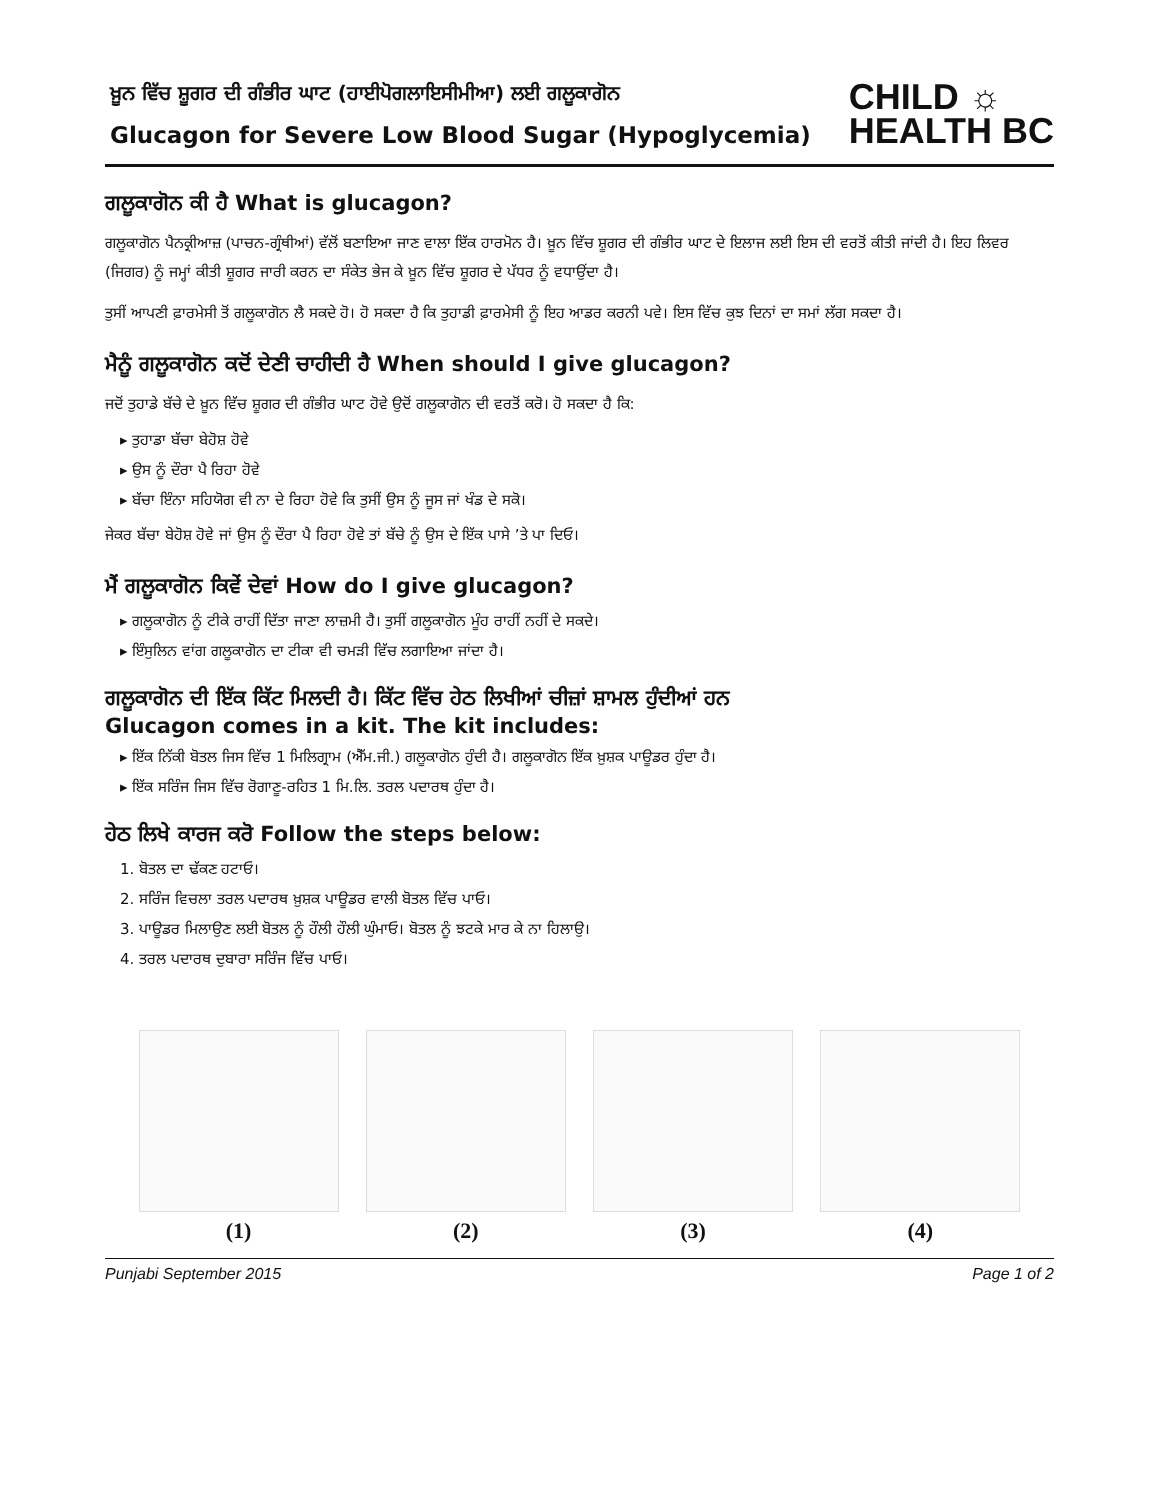ਖ਼ੂਨ ਵਿੱਚ ਸ਼ੂਗਰ ਦੀ ਗੰਭੀਰ ਘਾਟ (ਹਾਈਪੋਗਲਾਇਸੀਮੀਆ) ਲਈ ਗਲੂਕਾਗੋਨ
Glucagon for Severe Low Blood Sugar (Hypoglycemia)
CHILD ☼
HEALTH BC
ਗਲੂਕਾਗੋਨ ਕੀ ਹੈ What is glucagon?
ਗਲੂਕਾਗੋਨ ਪੈਨਕ੍ਰੀਆਜ਼ (ਪਾਚਨ-ਗ੍ਰੰਥੀਆਂ) ਵੱਲੋਂ ਬਣਾਇਆ ਜਾਣ ਵਾਲਾ ਇੱਕ ਹਾਰਮੋਨ ਹੈ। ਖ਼ੂਨ ਵਿੱਚ ਸ਼ੂਗਰ ਦੀ ਗੰਭੀਰ ਘਾਟ ਦੇ ਇਲਾਜ ਲਈ ਇਸ ਦੀ ਵਰਤੋਂ ਕੀਤੀ ਜਾਂਦੀ ਹੈ। ਇਹ ਲਿਵਰ (ਜਿਗਰ) ਨੂੰ ਜਮ੍ਹਾਂ ਕੀਤੀ ਸ਼ੂਗਰ ਜਾਰੀ ਕਰਨ ਦਾ ਸੰਕੇਤ ਭੇਜ ਕੇ ਖ਼ੂਨ ਵਿੱਚ ਸ਼ੂਗਰ ਦੇ ਪੱਧਰ ਨੂੰ ਵਧਾਉਂਦਾ ਹੈ।
ਤੁਸੀਂ ਆਪਣੀ ਫ਼ਾਰਮੇਸੀ ਤੋਂ ਗਲੂਕਾਗੋਨ ਲੈ ਸਕਦੇ ਹੋ। ਹੋ ਸਕਦਾ ਹੈ ਕਿ ਤੁਹਾਡੀ ਫ਼ਾਰਮੇਸੀ ਨੂੰ ਇਹ ਆਡਰ ਕਰਨੀ ਪਵੇ। ਇਸ ਵਿੱਚ ਕੁਝ ਦਿਨਾਂ ਦਾ ਸਮਾਂ ਲੱਗ ਸਕਦਾ ਹੈ।
ਮੈਨੂੰ ਗਲੂਕਾਗੋਨ ਕਦੋਂ ਦੇਣੀ ਚਾਹੀਦੀ ਹੈ When should I give glucagon?
ਜਦੋਂ ਤੁਹਾਡੇ ਬੱਚੇ ਦੇ ਖ਼ੂਨ ਵਿੱਚ ਸ਼ੂਗਰ ਦੀ ਗੰਭੀਰ ਘਾਟ ਹੋਵੇ ਉਦੋਂ ਗਲੂਕਾਗੋਨ ਦੀ ਵਰਤੋਂ ਕਰੋ। ਹੋ ਸਕਦਾ ਹੈ ਕਿ:
▸ ਤੁਹਾਡਾ ਬੱਚਾ ਬੇਹੋਸ਼ ਹੋਵੇ
▸ ਉਸ ਨੂੰ ਦੌਰਾ ਪੈ ਰਿਹਾ ਹੋਵੇ
▸ ਬੱਚਾ ਇੰਨਾ ਸਹਿਯੋਗ ਵੀ ਨਾ ਦੇ ਰਿਹਾ ਹੋਵੇ ਕਿ ਤੁਸੀਂ ਉਸ ਨੂੰ ਜੂਸ ਜਾਂ ਖੰਡ ਦੇ ਸਕੋ।
ਜੇਕਰ ਬੱਚਾ ਬੇਹੋਸ਼ ਹੋਵੇ ਜਾਂ ਉਸ ਨੂੰ ਦੌਰਾ ਪੈ ਰਿਹਾ ਹੋਵੇ ਤਾਂ ਬੱਚੇ ਨੂੰ ਉਸ ਦੇ ਇੱਕ ਪਾਸੇ ’ਤੇ ਪਾ ਦਿਓ।
ਮੈਂ ਗਲੂਕਾਗੋਨ ਕਿਵੇਂ ਦੇਵਾਂ How do I give glucagon?
▸ ਗਲੂਕਾਗੋਨ ਨੂੰ ਟੀਕੇ ਰਾਹੀਂ ਦਿੱਤਾ ਜਾਣਾ ਲਾਜ਼ਮੀ ਹੈ। ਤੁਸੀਂ ਗਲੂਕਾਗੋਨ ਮੂੰਹ ਰਾਹੀਂ ਨਹੀਂ ਦੇ ਸਕਦੇ।
▸ ਇੰਸੁਲਿਨ ਵਾਂਗ ਗਲੂਕਾਗੋਨ ਦਾ ਟੀਕਾ ਵੀ ਚਮੜੀ ਵਿੱਚ ਲਗਾਇਆ ਜਾਂਦਾ ਹੈ।
ਗਲੂਕਾਗੋਨ ਦੀ ਇੱਕ ਕਿੱਟ ਮਿਲਦੀ ਹੈ। ਕਿੱਟ ਵਿੱਚ ਹੇਠ ਲਿਖੀਆਂ ਚੀਜ਼ਾਂ ਸ਼ਾਮਲ ਹੁੰਦੀਆਂ ਹਨ
Glucagon comes in a kit. The kit includes:
▸ ਇੱਕ ਨਿੱਕੀ ਬੋਤਲ ਜਿਸ ਵਿੱਚ 1 ਮਿਲਿਗ੍ਰਾਮ (ਐੱਮ.ਜੀ.) ਗਲੂਕਾਗੋਨ ਹੁੰਦੀ ਹੈ। ਗਲੂਕਾਗੋਨ ਇੱਕ ਖ਼ੁਸ਼ਕ ਪਾਊਡਰ ਹੁੰਦਾ ਹੈ।
▸ ਇੱਕ ਸਰਿੰਜ ਜਿਸ ਵਿੱਚ ਰੋਗਾਣੂ-ਰਹਿਤ 1 ਮਿ.ਲਿ. ਤਰਲ ਪਦਾਰਥ ਹੁੰਦਾ ਹੈ।
ਹੇਠ ਲਿਖੇ ਕਾਰਜ ਕਰੋ Follow the steps below:
1. ਬੋਤਲ ਦਾ ਢੱਕਣ ਹਟਾਓ।
2. ਸਰਿੰਜ ਵਿਚਲਾ ਤਰਲ ਪਦਾਰਥ ਖ਼ੁਸ਼ਕ ਪਾਊਡਰ ਵਾਲੀ ਬੋਤਲ ਵਿੱਚ ਪਾਓ।
3. ਪਾਊਡਰ ਮਿਲਾਉਣ ਲਈ ਬੋਤਲ ਨੂੰ ਹੌਲੀ ਹੌਲੀ ਘੁੰਮਾਓ। ਬੋਤਲ ਨੂੰ ਝਟਕੇ ਮਾਰ ਕੇ ਨਾ ਹਿਲਾਉ।
4. ਤਰਲ ਪਦਾਰਥ ਦੁਬਾਰਾ ਸਰਿੰਜ ਵਿੱਚ ਪਾਓ।
(1) (2) (3) (4)
Punjabi September 2015 Page 1 of 2